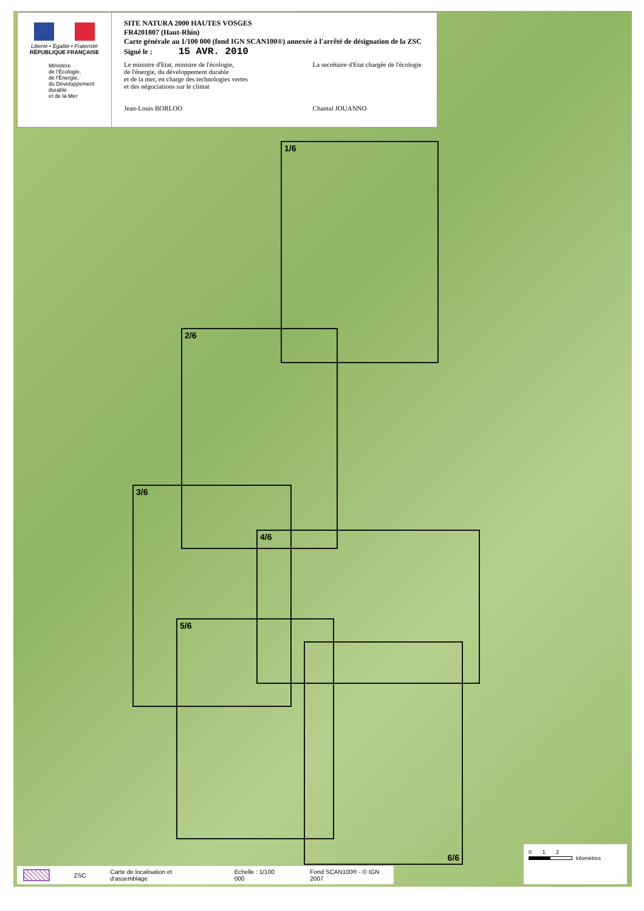Liberté • Égalité • Fraternité
RÉPUBLIQUE FRANÇAISE
Ministère
de l'Écologie,
de l'Énergie,
du Développement
durable
et de la Mer
SITE NATURA 2000 HAUTES VOSGES
FR4201807 (Haut-Rhin)
Carte générale au 1/100 000 (fond IGN SCAN100®) annexée à l'arrêté de désignation de la ZSC
Signé le : 15 AVR. 2010
Le ministre d'Etat, ministre de l'écologie,
de l'énergie, du développement durable
et de la mer, en charge des technologies vertes
et des négociations sur le climat
Jean-Louis BORLOO
La secrétaire d'Etat chargée de l'écologie
Chantal JOUANNO
1/6
2/6
3/6
4/6
5/6
6/6
ZSC Carte de localisation et d'assemblage Echelle : 1/100 000 Fond SCAN100® - © IGN 2007
0 1 2
kilomètres